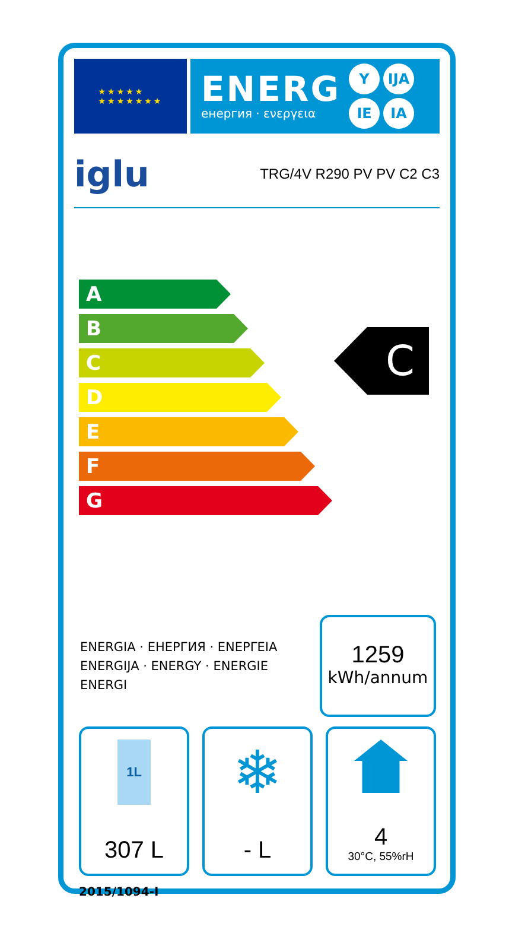★★★★★
★★★★★★★
ENERG
енергия · ενεργεια
Y IJA IE IA
iglu TRG/4V R290 PV PV C2 C3
A
B
C
D
E
F
G
C
ENERGIA · ЕНЕРГИЯ · ΕΝΕΡΓΕΙΑ
ENERGIJA · ENERGY · ENERGIE
ENERGI
1259
kWh/annum
1L
307 L
❄
- L
4
30°C, 55%rH
2015/1094-I